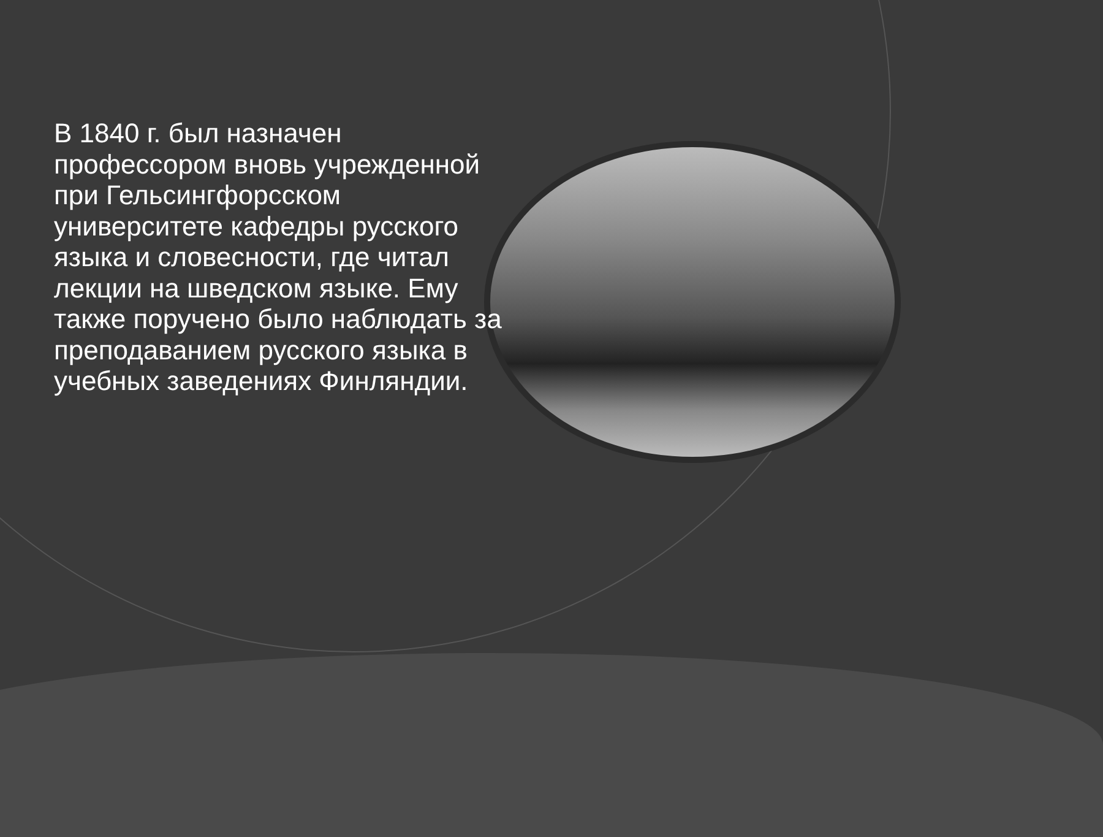В 1840 г. был назначен профессором вновь учрежденной при Гельсингфорсском университете кафедры русского языка и словесности, где читал лекции на шведском языке. Ему также поручено было наблюдать за преподаванием русского языка в учебных заведениях Финляндии.